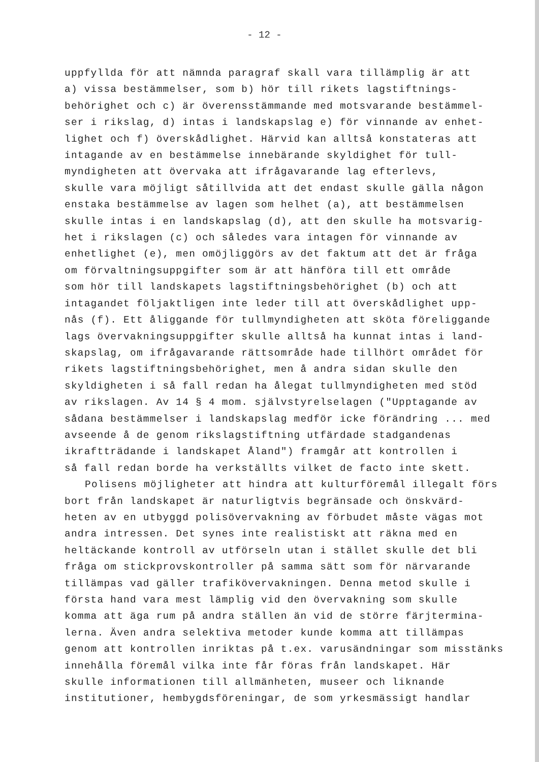- 12 -
uppfyllda för att nämnda paragraf skall vara tillämplig är att
a) vissa bestämmelser, som b) hör till rikets lagstiftnings-
behörighet och c) är överensstämmande med motsvarande bestämmel-
ser i rikslag, d) intas i landskapslag e) för vinnande av enhet-
lighet och f) överskådlighet. Härvid kan alltså konstateras att
intagande av en bestämmelse innebärande skyldighet för tull-
myndigheten att övervaka att ifrågavarande lag efterlevs,
skulle vara möjligt såtillvida att det endast skulle gälla någon
enstaka bestämmelse av lagen som helhet (a), att bestämmelsen
skulle intas i en landskapslag (d), att den skulle ha motsvarig-
het i rikslagen (c) och således vara intagen för vinnande av
enhetlighet (e), men omöjliggörs av det faktum att det är fråga
om förvaltningsuppgifter som är att hänföra till ett område
som hör till landskapets lagstiftningsbehörighet (b) och att
intagandet följaktligen inte leder till att överskådlighet upp-
nås (f). Ett åliggande för tullmyndigheten att sköta föreliggande
lags övervakningsuppgifter skulle alltså ha kunnat intas i land-
skapslag, om ifrågavarande rättsområde hade tillhört området för
rikets lagstiftningsbehörighet, men å andra sidan skulle den
skyldigheten i så fall redan ha ålegat tullmyndigheten med stöd
av rikslagen. Av 14 § 4 mom. självstyrelselagen ("Upptagande av
sådana bestämmelser i landskapslag medför icke förändring ... med
avseende å de genom rikslagstiftning utfärdade stadgandenas
ikraftträdande i landskapet Åland") framgår att kontrollen i
så fall redan borde ha verkställts vilket de facto inte skett.
Polisens möjligheter att hindra att kulturföremål illegalt förs
bort från landskapet är naturligtvis begränsade och önskvärd-
heten av en utbyggd polisövervakning av förbudet måste vägas mot
andra intressen. Det synes inte realistiskt att räkna med en
heltäckande kontroll av utförseln utan i stället skulle det bli
fråga om stickprovskontroller på samma sätt som för närvarande
tillämpas vad gäller trafikövervakningen. Denna metod skulle i
första hand vara mest lämplig vid den övervakning som skulle
komma att äga rum på andra ställen än vid de större färjtermina-
lerna. Även andra selektiva metoder kunde komma att tillämpas
genom att kontrollen inriktas på t.ex. varusändningar som misstänks
innehålla föremål vilka inte får föras från landskapet. Här
skulle informationen till allmänheten, museer och liknande
institutioner, hembygdsföreningar, de som yrkesmässigt handlar